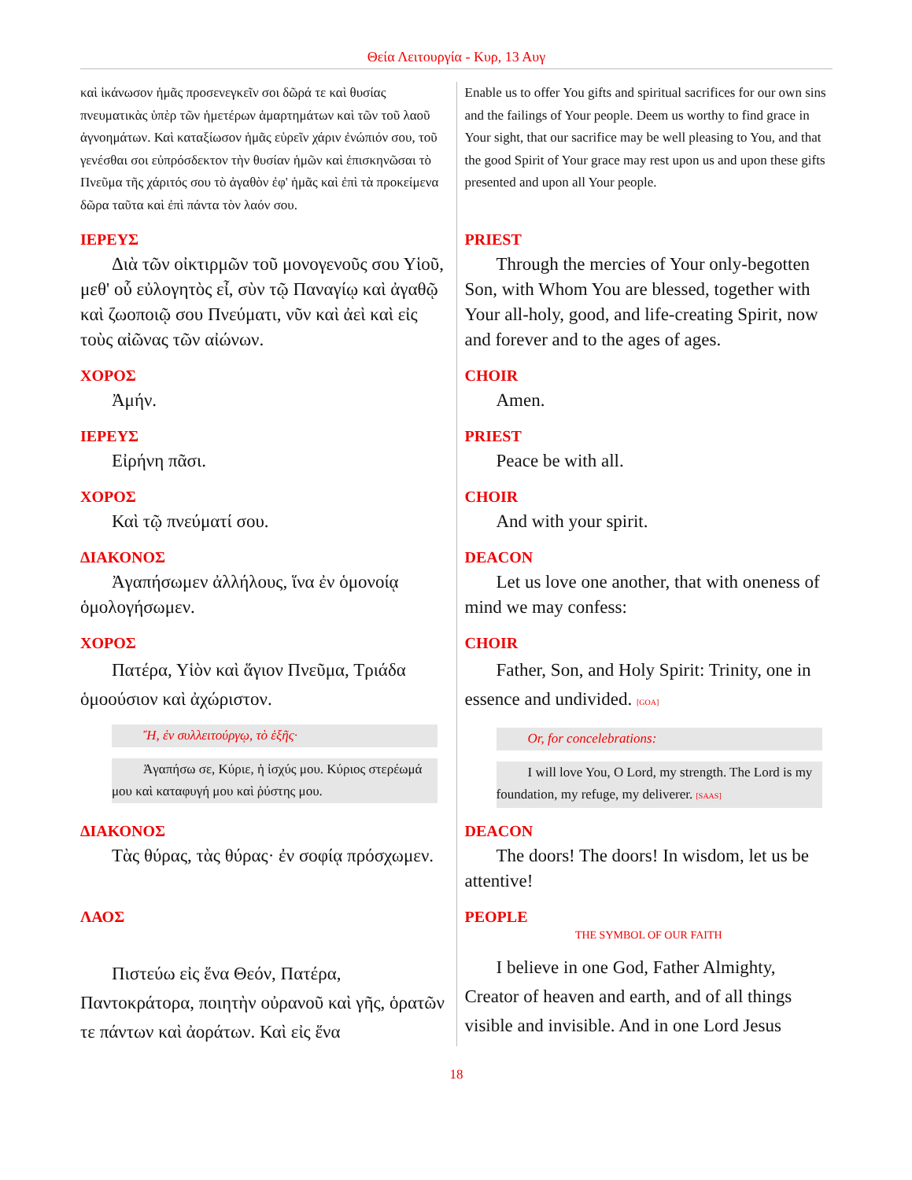Θεία Λειτουργία - Κυρ, 13 Αυγ
| καὶ ἱκάνωσον ἡμᾶς προσενεγκεῖν σοι δῶρά τε καὶ θυσίας πνευματικὰς ὑπὲρ τῶν ἡμετέρων ἁμαρτημάτων καὶ τῶν τοῦ λαοῦ ἀγνοημάτων. Καὶ καταξίωσον ἡμᾶς εὑρεῖν χάριν ἐνώπιόν σου, τοῦ γενέσθαι σοι εὐπρόσδεκτον τὴν θυσίαν ἡμῶν καὶ ἐπισκηνῶσαι τὸ Πνεῦμα τῆς χάριτός σου τὸ ἀγαθὸν ἐφ' ἡμᾶς καὶ ἐπὶ τὰ προκείμενα δῶρα ταῦτα καὶ ἐπὶ πάντα τὸν λαόν σου. | Enable us to offer You gifts and spiritual sacrifices for our own sins and the failings of Your people. Deem us worthy to find grace in Your sight, that our sacrifice may be well pleasing to You, and that the good Spirit of Your grace may rest upon us and upon these gifts presented and upon all Your people. |
| ΙΕΡΕΥΣ Διὰ τῶν οἰκτιρμῶν τοῦ μονογενοῦς σου Υἱοῦ, μεθ' οὗ εὐλογητὸς εἶ, σὺν τῷ Παναγίῳ καὶ ἀγαθῷ καὶ ζωοποιῷ σου Πνεύματι, νῦν καὶ ἀεὶ καὶ εἰς τοὺς αἰῶνας τῶν αἰώνων. | PRIEST Through the mercies of Your only-begotten Son, with Whom You are blessed, together with Your all-holy, good, and life-creating Spirit, now and forever and to the ages of ages. |
| ΧΟΡΟΣ Ἀμήν. | CHOIR Amen. |
| ΙΕΡΕΥΣ Εἰρήνη πᾶσι. | PRIEST Peace be with all. |
| ΧΟΡΟΣ Καὶ τῷ πνεύματί σου. | CHOIR And with your spirit. |
| ΔΙΑΚΟΝΟΣ Ἀγαπήσωμεν ἀλλήλους, ἵνα ἐν ὁμονοίᾳ ὁμολογήσωμεν. | DEACON Let us love one another, that with oneness of mind we may confess: |
| ΧΟΡΟΣ Πατέρα, Υἱὸν καὶ ἅγιον Πνεῦμα, Τριάδα ὁμοούσιον καὶ ἀχώριστον. Ἤ, ἐν συλλειτούργῳ, τὸ ἑξῆς· Ἀγαπήσω σε, Κύριε, ἡ ἰσχύς μου. Κύριος στερέωμά μου καὶ καταφυγή μου καὶ ῥύστης μου. | CHOIR Father, Son, and Holy Spirit: Trinity, one in essence and undivided. [GOA] Or, for concelebrations: I will love You, O Lord, my strength. The Lord is my foundation, my refuge, my deliverer. [SAAS] |
| ΔΙΑΚΟΝΟΣ Τὰς θύρας, τὰς θύρας· ἐν σοφίᾳ πρόσχωμεν. | DEACON The doors! The doors! In wisdom, let us be attentive! |
| ΛΑΟΣ Πιστεύω εἰς ἕνα Θεόν, Πατέρα, Παντοκράτορα, ποιητὴν οὐρανοῦ καὶ γῆς, ὁρατῶν τε πάντων καὶ ἀοράτων. Καὶ εἰς ἕνα | PEOPLE THE SYMBOL OF OUR FAITH I believe in one God, Father Almighty, Creator of heaven and earth, and of all things visible and invisible. And in one Lord Jesus |
18